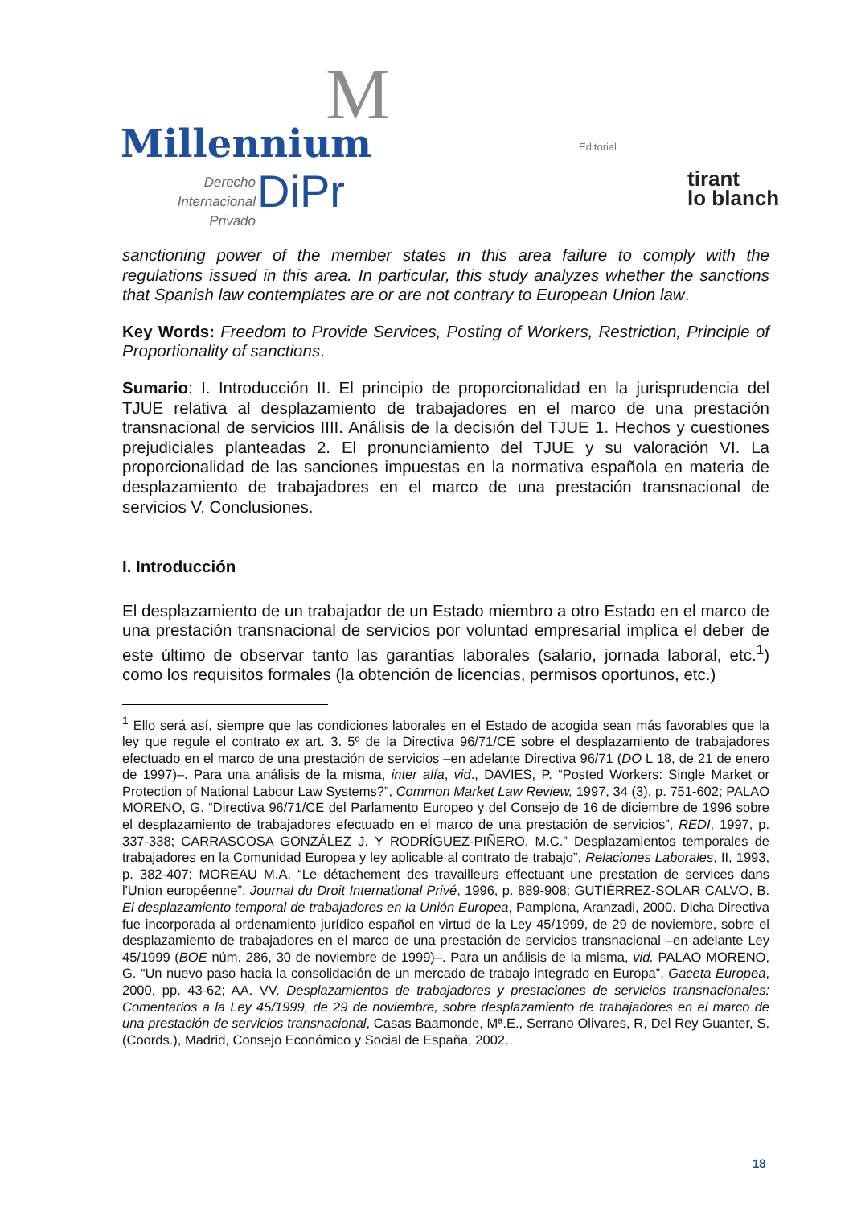M
Millennium
Derecho Internacional
Privado
DiPr
Editorial
tirant
lo blanch
sanctioning power of the member states in this area failure to comply with the regulations issued in this area. In particular, this study analyzes whether the sanctions that Spanish law contemplates are or are not contrary to European Union law.
Key Words: Freedom to Provide Services, Posting of Workers, Restriction, Principle of Proportionality of sanctions.
Sumario: I. Introducción II. El principio de proporcionalidad en la jurisprudencia del TJUE relativa al desplazamiento de trabajadores en el marco de una prestación transnacional de servicios IIII. Análisis de la decisión del TJUE 1. Hechos y cuestiones prejudiciales planteadas 2. El pronunciamiento del TJUE y su valoración VI. La proporcionalidad de las sanciones impuestas en la normativa española en materia de desplazamiento de trabajadores en el marco de una prestación transnacional de servicios V. Conclusiones.
I. Introducción
El desplazamiento de un trabajador de un Estado miembro a otro Estado en el marco de una prestación transnacional de servicios por voluntad empresarial implica el deber de este último de observar tanto las garantías laborales (salario, jornada laboral, etc.<sup>1</sup>) como los requisitos formales (la obtención de licencias, permisos oportunos, etc.)
<sup>1</sup> Ello será así, siempre que las condiciones laborales en el Estado de acogida sean más favorables que la ley que regule el contrato ex art. 3. 5º de la Directiva 96/71/CE sobre el desplazamiento de trabajadores efectuado en el marco de una prestación de servicios –en adelante Directiva 96/71 (DO L 18, de 21 de enero de 1997)–. Para una análisis de la misma, inter alía, vid., DAVIES, P. “Posted Workers: Single Market or Protection of National Labour Law Systems?”, Common Market Law Review, 1997, 34 (3), p. 751-602; PALAO MORENO, G. “Directiva 96/71/CE del Parlamento Europeo y del Consejo de 16 de diciembre de 1996 sobre el desplazamiento de trabajadores efectuado en el marco de una prestación de servicios”, REDI, 1997, p. 337-338; CARRASCOSA GONZÁLEZ J. Y RODRÍGUEZ-PIÑERO, M.C.” Desplazamientos temporales de trabajadores en la Comunidad Europea y ley aplicable al contrato de trabajo”, Relaciones Laborales, II, 1993, p. 382-407; MOREAU M.A. “Le détachement des travailleurs effectuant une prestation de services dans l'Union européenne”, Journal du Droit International Privé, 1996, p. 889-908; GUTIÉRREZ-SOLAR CALVO, B. El desplazamiento temporal de trabajadores en la Unión Europea, Pamplona, Aranzadi, 2000. Dicha Directiva fue incorporada al ordenamiento jurídico español en virtud de la Ley 45/1999, de 29 de noviembre, sobre el desplazamiento de trabajadores en el marco de una prestación de servicios transnacional –en adelante Ley 45/1999 (BOE núm. 286, 30 de noviembre de 1999)–. Para un análisis de la misma, vid. PALAO MORENO, G. “Un nuevo paso hacia la consolidación de un mercado de trabajo integrado en Europa”, Gaceta Europea, 2000, pp. 43-62; AA. VV. Desplazamientos de trabajadores y prestaciones de servicios transnacionales: Comentarios a la Ley 45/1999, de 29 de noviembre, sobre desplazamiento de trabajadores en el marco de una prestación de servicios transnacional, Casas Baamonde, Mª.E., Serrano Olivares, R, Del Rey Guanter, S. (Coords.), Madrid, Consejo Económico y Social de España, 2002.
18